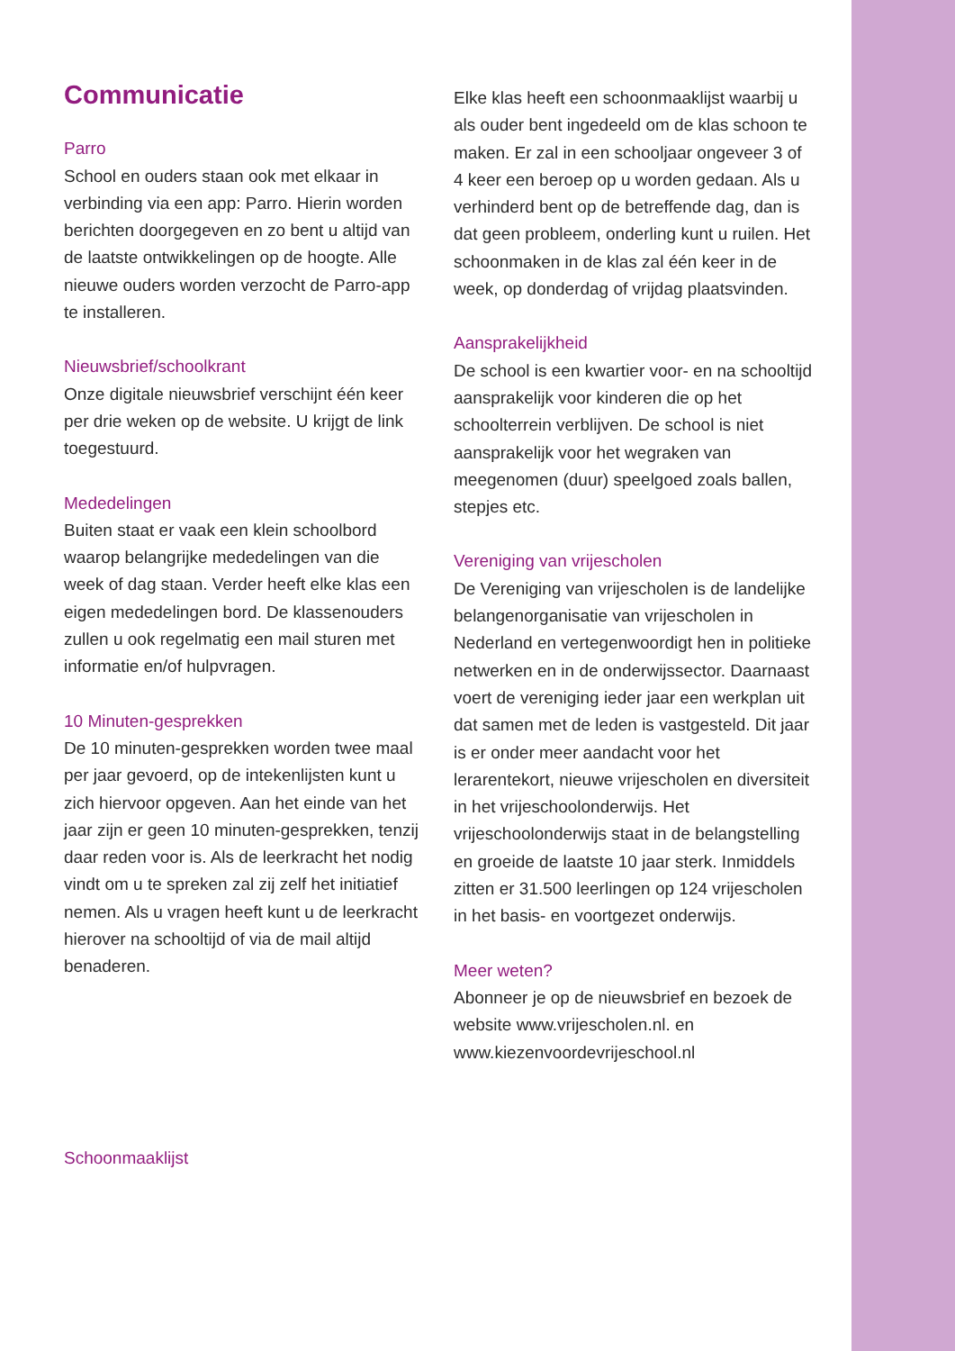Communicatie
Parro
School en ouders staan ook met elkaar in verbinding via een app: Parro. Hierin worden berichten doorgegeven en zo bent u altijd van de laatste ontwikkelingen op de hoogte. Alle nieuwe ouders worden verzocht de Parro-app te installeren.
Nieuwsbrief/schoolkrant
Onze digitale nieuwsbrief verschijnt één keer per drie weken op de website. U krijgt de link toegestuurd.
Mededelingen
Buiten staat er vaak een klein schoolbord waarop belangrijke mededelingen van die week of dag staan. Verder heeft elke klas een eigen mededelingen bord. De klassenouders zullen u ook regelmatig een mail sturen met informatie en/of hulpvragen.
10 Minuten-gesprekken
De 10 minuten-gesprekken worden twee maal per jaar gevoerd, op de intekenlijsten kunt u zich hiervoor opgeven. Aan het einde van het jaar zijn er geen 10 minuten-gesprekken, tenzij daar reden voor is. Als de leerkracht het nodig vindt om u te spreken zal zij zelf het initiatief nemen. Als u vragen heeft kunt u de leerkracht hierover na schooltijd of via de mail altijd benaderen.
Schoonmaaklijst
Elke klas heeft een schoonmaaklijst waarbij u als ouder bent ingedeeld om de klas schoon te maken. Er zal in een schooljaar ongeveer 3 of 4 keer een beroep op u worden gedaan. Als u verhinderd bent op de betreffende dag, dan is dat geen probleem, onderling kunt u ruilen. Het schoonmaken in de klas zal één keer in de week, op donderdag of vrijdag plaatsvinden.
Aansprakelijkheid
De school is een kwartier voor- en na schooltijd aansprakelijk voor kinderen die op het schoolterrein verblijven. De school is niet aansprakelijk voor het wegraken van meegenomen (duur) speelgoed zoals ballen, stepjes etc.
Vereniging van vrijescholen
De Vereniging van vrijescholen is de landelijke belangenorganisatie van vrijescholen in Nederland en vertegenwoordigt hen in politieke netwerken en in de onderwijssector. Daarnaast voert de vereniging ieder jaar een werkplan uit dat samen met de leden is vastgesteld. Dit jaar is er onder meer aandacht voor het lerarentekort, nieuwe vrijescholen en diversiteit in het vrijeschoolonderwijs. Het vrijeschoolonderwijs staat in de belangstelling en groeide de laatste 10 jaar sterk. Inmiddels zitten er 31.500 leerlingen op 124 vrijescholen in het basis- en voortgezet onderwijs.
Meer weten?
Abonneer je op de nieuwsbrief en bezoek de website www.vrijescholen.nl. en www.kiezenvoordevrijeschool.nl